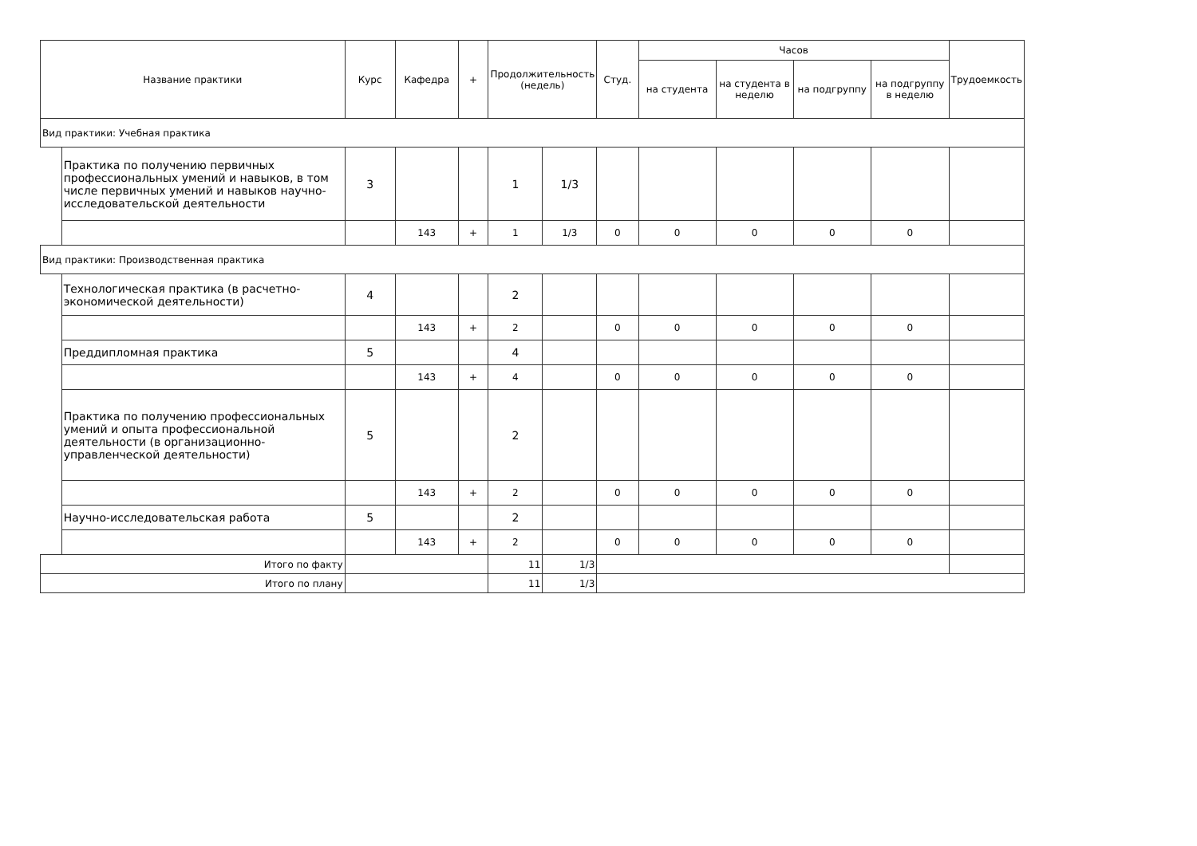| Название практики | | Курс | Кафедра | + | Продолжительность (недель) | | Студ. | Часов | | | | Трудоемкость |
| --- | --- | --- | --- | --- | --- | --- | --- | --- | --- | --- | --- | --- |
| | | | | | | | | на студента | на студента в неделю | на подгруппу | на подгруппу в неделю | |
| Вид практики: Учебная практика | | | | | | | | | | | | |
| | Практика по получению первичных профессиональных умений и навыков, в том числе первичных умений и навыков научно-исследовательской деятельности | 3 | | | 1 | 1/3 | | | | | | |
| | | | 143 | + | 1 | 1/3 | 0 | 0 | 0 | 0 | 0 | |
| Вид практики: Производственная практика | | | | | | | | | | | | |
| | Технологическая практика (в расчетно-экономической деятельности) | 4 | | | 2 | | | | | | | |
| | | | 143 | + | 2 | | 0 | 0 | 0 | 0 | 0 | |
| | Преддипломная практика | 5 | | | 4 | | | | | | | |
| | | | 143 | + | 4 | | 0 | 0 | 0 | 0 | 0 | |
| | Практика по получению профессиональных умений и опыта профессиональной деятельности (в организационно-управленческой деятельности) | 5 | | | 2 | | | | | | | |
| | | | 143 | + | 2 | | 0 | 0 | 0 | 0 | 0 | |
| | Научно-исследовательская работа | 5 | | | 2 | | | | | | | |
| | | | 143 | + | 2 | | 0 | 0 | 0 | 0 | 0 | |
| Итого по факту | | | | | 11 | 1/3 | | | | | | |
| Итого по плану | | | | | 11 | 1/3 | | | | | | |